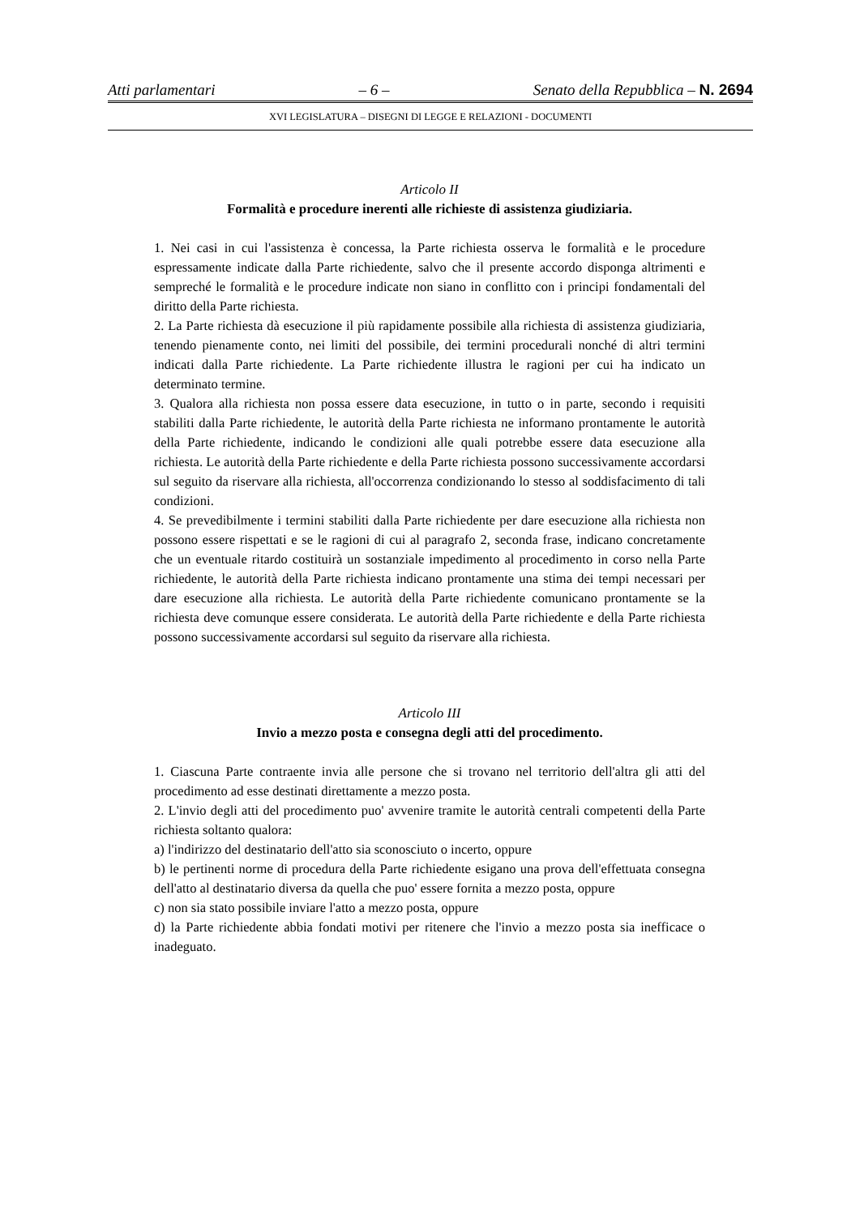Atti parlamentari – 6 – Senato della Repubblica – N. 2694
XVI LEGISLATURA – DISEGNI DI LEGGE E RELAZIONI - DOCUMENTI
Articolo II
Formalità e procedure inerenti alle richieste di assistenza giudiziaria.
1. Nei casi in cui l'assistenza è concessa, la Parte richiesta osserva le formalità e le procedure espressamente indicate dalla Parte richiedente, salvo che il presente accordo disponga altrimenti e sempreché le formalità e le procedure indicate non siano in conflitto con i principi fondamentali del diritto della Parte richiesta.
2. La Parte richiesta dà esecuzione il più rapidamente possibile alla richiesta di assistenza giudiziaria, tenendo pienamente conto, nei limiti del possibile, dei termini procedurali nonché di altri termini indicati dalla Parte richiedente. La Parte richiedente illustra le ragioni per cui ha indicato un determinato termine.
3. Qualora alla richiesta non possa essere data esecuzione, in tutto o in parte, secondo i requisiti stabiliti dalla Parte richiedente, le autorità della Parte richiesta ne informano prontamente le autorità della Parte richiedente, indicando le condizioni alle quali potrebbe essere data esecuzione alla richiesta. Le autorità della Parte richiedente e della Parte richiesta possono successivamente accordarsi sul seguito da riservare alla richiesta, all'occorrenza condizionando lo stesso al soddisfacimento di tali condizioni.
4. Se prevedibilmente i termini stabiliti dalla Parte richiedente per dare esecuzione alla richiesta non possono essere rispettati e se le ragioni di cui al paragrafo 2, seconda frase, indicano concretamente che un eventuale ritardo costituirà un sostanziale impedimento al procedimento in corso nella Parte richiedente, le autorità della Parte richiesta indicano prontamente una stima dei tempi necessari per dare esecuzione alla richiesta. Le autorità della Parte richiedente comunicano prontamente se la richiesta deve comunque essere considerata. Le autorità della Parte richiedente e della Parte richiesta possono successivamente accordarsi sul seguito da riservare alla richiesta.
Articolo III
Invio a mezzo posta e consegna degli atti del procedimento.
1. Ciascuna Parte contraente invia alle persone che si trovano nel territorio dell'altra gli atti del procedimento ad esse destinati direttamente a mezzo posta.
2. L'invio degli atti del procedimento puo' avvenire tramite le autorità centrali competenti della Parte richiesta soltanto qualora:
a) l'indirizzo del destinatario dell'atto sia sconosciuto o incerto, oppure
b) le pertinenti norme di procedura della Parte richiedente esigano una prova dell'effettuata consegna dell'atto al destinatario diversa da quella che puo' essere fornita a mezzo posta, oppure
c) non sia stato possibile inviare l'atto a mezzo posta, oppure
d) la Parte richiedente abbia fondati motivi per ritenere che l'invio a mezzo posta sia inefficace o inadeguato.